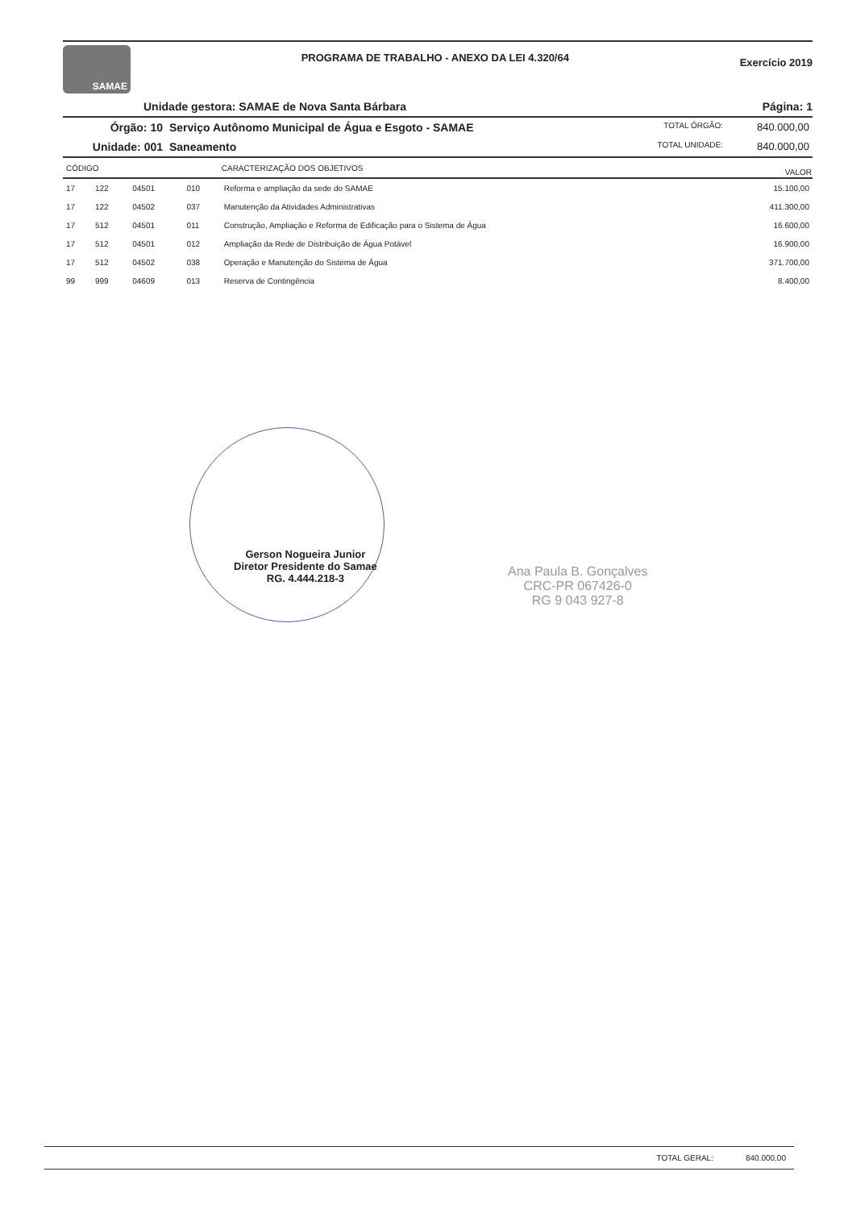SAMAE
PROGRAMA DE TRABALHO - ANEXO DA LEI 4.320/64
Exercício 2019
Unidade gestora: SAMAE de Nova Santa Bárbara Página: 1
| Órgão: 10 | Serviço Autônomo Municipal de Água e Esgoto - SAMAE | TOTAL ÓRGÃO: | 840.000,00 |
| Unidade: 001 | Saneamento | TOTAL UNIDADE: | 840.000,00 |
| CÓDIGO | | | | CARACTERIZAÇÃO DOS OBJETIVOS | VALOR |
| --- | --- | --- | --- | --- | --- |
| 17 | 122 | 04501 | 010 | Reforma e ampliação da sede do SAMAE | 15.100,00 |
| 17 | 122 | 04502 | 037 | Manutenção da Atividades Administrativas | 411.300,00 |
| 17 | 512 | 04501 | 011 | Construção, Ampliação e Reforma de Edificação para o Sistema de Água | 16.600,00 |
| 17 | 512 | 04501 | 012 | Ampliação da Rede de Distribuição de Água Potável | 16.900,00 |
| 17 | 512 | 04502 | 038 | Operação e Manutenção do Sistema de Água | 371.700,00 |
| 99 | 999 | 04609 | 013 | Reserva de Contingência | 8.400,00 |
Gerson Nogueira Junior
Diretor Presidente do Samae
RG. 4.444.218-3
Ana Paula B. Gonçalves
CRC-PR 067426-0
RG 9 043 927-8
TOTAL GERAL: 840.000,00